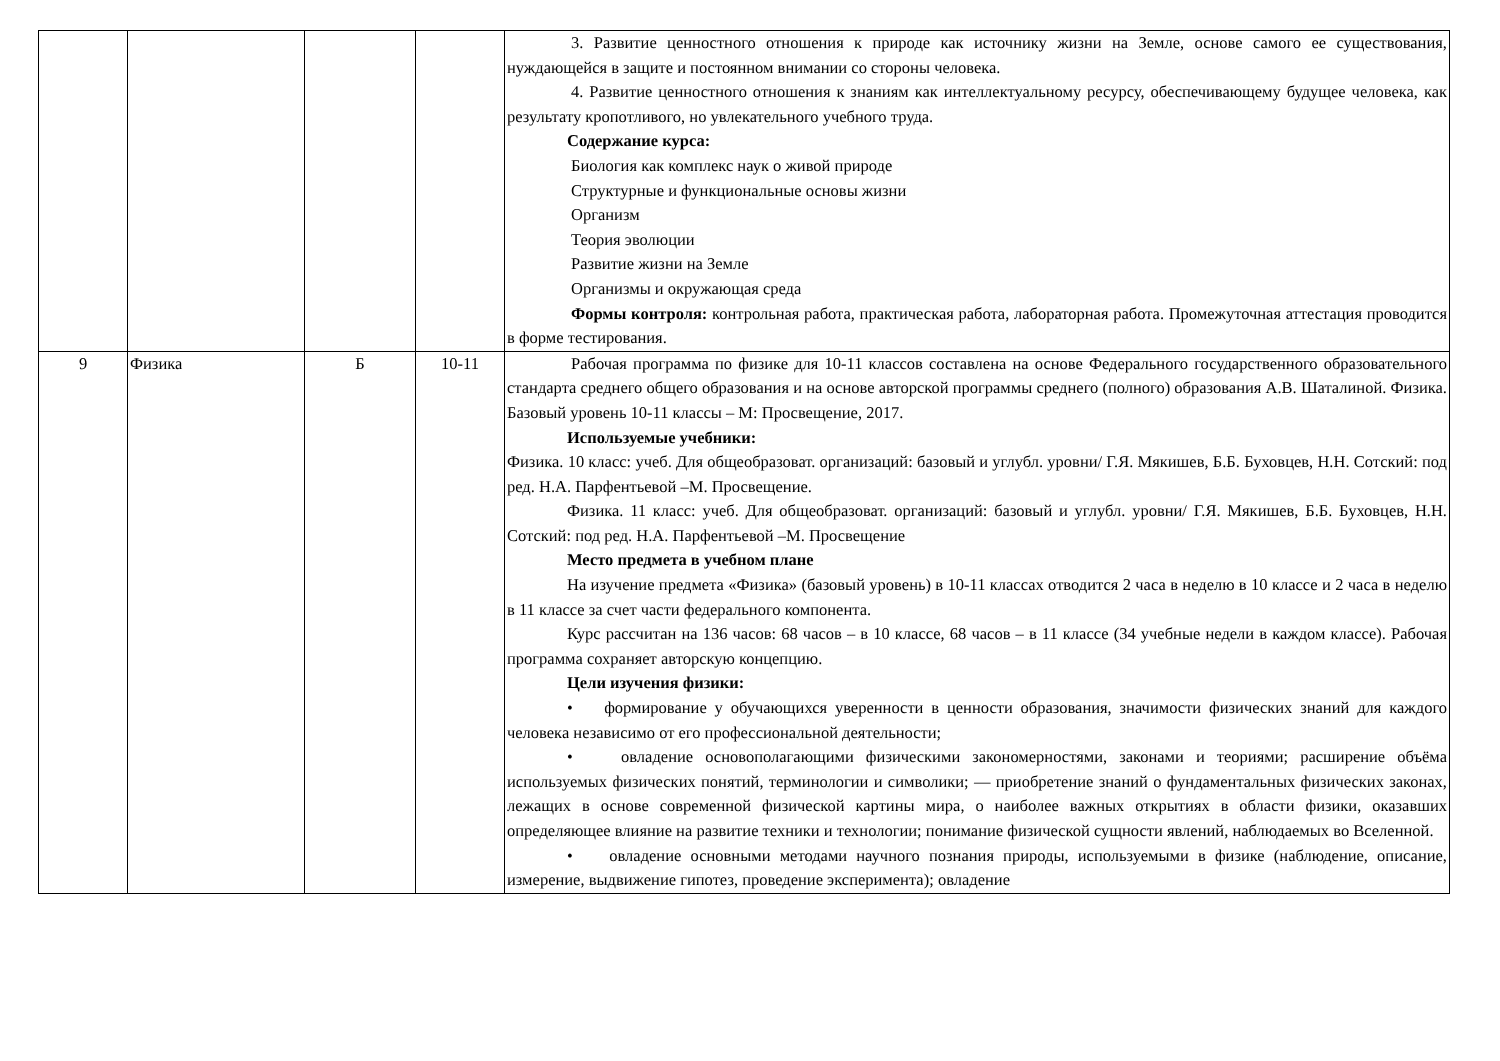| | | | | 3. Развитие ценностного отношения к природе как источнику жизни на Земле, основе самого ее существования, нуждающейся в защите и постоянном внимании со стороны человека. 4. Развитие ценностного отношения к знаниям как интеллектуальному ресурсу, обеспечивающему будущее человека, как результату кропотливого, но увлекательного учебного труда. Содержание курса: Биология как комплекс наук о живой природе Структурные и функциональные основы жизни Организм Теория эволюции Развитие жизни на Земле Организмы и окружающая среда Формы контроля: контрольная работа, практическая работа, лабораторная работа. Промежуточная аттестация проводится в форме тестирования. |
| 9 | Физика | Б | 10-11 | Рабочая программа по физике для 10-11 классов составлена на основе Федерального государственного образовательного стандарта среднего общего образования и на основе авторской программы среднего (полного) образования А.В. Шаталиной. Физика. Базовый уровень 10-11 классы – М: Просвещение, 2017. Используемые учебники: Физика. 10 класс: учеб. Для общеобразоват. организаций: базовый и углубл. уровни/ Г.Я. Мякишев, Б.Б. Буховцев, Н.Н. Сотский: под ред. Н.А. Парфентьевой –М. Просвещение. Физика. 11 класс: учеб. Для общеобразоват. организаций: базовый и углубл. уровни/ Г.Я. Мякишев, Б.Б. Буховцев, Н.Н. Сотский: под ред. Н.А. Парфентьевой –М. Просвещение Место предмета в учебном плане На изучение предмета «Физика» (базовый уровень) в 10-11 классах отводится 2 часа в неделю в 10 классе и 2 часа в неделю в 11 классе за счет части федерального компонента. Курс рассчитан на 136 часов: 68 часов – в 10 классе, 68 часов – в 11 классе (34 учебные недели в каждом классе). Рабочая программа сохраняет авторскую концепцию. Цели изучения физики: • формирование у обучающихся уверенности в ценности образования, значимости физических знаний для каждого человека независимо от его профессиональной деятельности; • овладение основополагающими физическими закономерностями, законами и теориями; расширение объёма используемых физических понятий, терминологии и символики; — приобретение знаний о фундаментальных физических законах, лежащих в основе современной физической картины мира, о наиболее важных открытиях в области физики, оказавших определяющее влияние на развитие техники и технологии; понимание физической сущности явлений, наблюдаемых во Вселенной. • овладение основными методами научного познания природы, используемыми в физике (наблюдение, описание, измерение, выдвижение гипотез, проведение эксперимента); овладение |